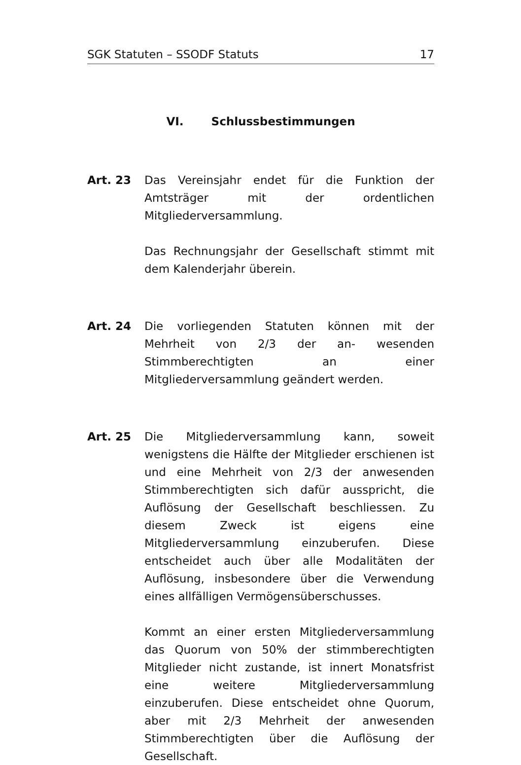SGK Statuten – SSODF Statuts 17
VI. Schlussbestimmungen
Art. 23 Das Vereinsjahr endet für die Funktion der Amtsträger mit der ordentlichen Mitgliederversammlung.
Das Rechnungsjahr der Gesellschaft stimmt mit dem Kalenderjahr überein.
Art. 24 Die vorliegenden Statuten können mit der Mehrheit von 2/3 der an- wesenden Stimmberechtigten an einer Mitgliederversammlung geändert werden.
Art. 25 Die Mitgliederversammlung kann, soweit wenigstens die Hälfte der Mitglieder erschienen ist und eine Mehrheit von 2/3 der anwesenden Stimmberechtigten sich dafür ausspricht, die Auflösung der Gesellschaft beschliessen. Zu diesem Zweck ist eigens eine Mitgliederversammlung einzuberufen. Diese entscheidet auch über alle Modalitäten der Auflösung, insbesondere über die Verwendung eines allfälligen Vermögensüberschusses.
Kommt an einer ersten Mitgliederversammlung das Quorum von 50% der stimmberechtigten Mitglieder nicht zustande, ist innert Monatsfrist eine weitere Mitgliederversammlung einzuberufen. Diese entscheidet ohne Quorum, aber mit 2/3 Mehrheit der anwesenden Stimmberechtigten über die Auflösung der Gesellschaft.